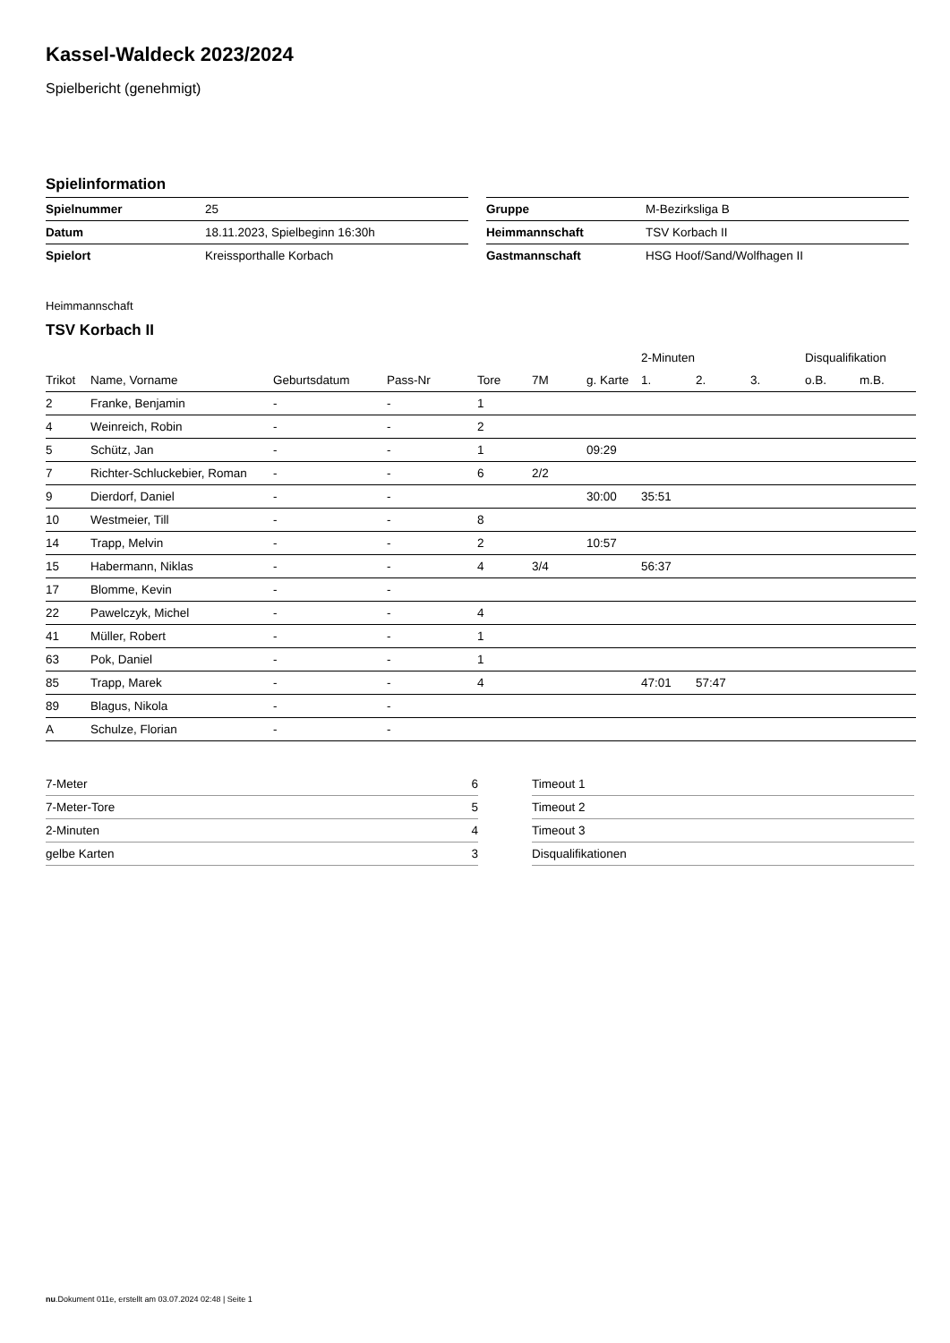Kassel-Waldeck 2023/2024
Spielbericht (genehmigt)
Spielinformation
| Spielnummer | 25 |
| Datum | 18.11.2023, Spielbeginn 16:30h |
| Spielort | Kreissporthalle Korbach |
| Gruppe | M-Bezirksliga B |
| Heimmannschaft | TSV Korbach II |
| Gastmannschaft | HSG Hoof/Sand/Wolfhagen II |
Heimmannschaft
TSV Korbach II
| | | | | | | | 2-Minuten | | | Disqualifikation | |
| --- | --- | --- | --- | --- | --- | --- | --- | --- | --- | --- | --- |
| Trikot | Name, Vorname | Geburtsdatum | Pass-Nr | Tore | 7M | g. Karte | 1. | 2. | 3. | o.B. | m.B. |
| 2 | Franke, Benjamin | - | - | 1 | | | | | | | |
| 4 | Weinreich, Robin | - | - | 2 | | | | | | | |
| 5 | Schütz, Jan | - | - | 1 | | 09:29 | | | | | |
| 7 | Richter-Schluckebier, Roman | - | - | 6 | 2/2 | | | | | | |
| 9 | Dierdorf, Daniel | - | - | | | 30:00 | 35:51 | | | | |
| 10 | Westmeier, Till | - | - | 8 | | | | | | | |
| 14 | Trapp, Melvin | - | - | 2 | | 10:57 | | | | | |
| 15 | Habermann, Niklas | - | - | 4 | 3/4 | | 56:37 | | | | |
| 17 | Blomme, Kevin | - | - | | | | | | | | |
| 22 | Pawelczyk, Michel | - | - | 4 | | | | | | | |
| 41 | Müller, Robert | - | - | 1 | | | | | | | |
| 63 | Pok, Daniel | - | - | 1 | | | | | | | |
| 85 | Trapp, Marek | - | - | 4 | | | 47:01 | 57:47 | | | |
| 89 | Blagus, Nikola | - | - | | | | | | | | |
| A | Schulze, Florian | - | - | | | | | | | | |
| 7-Meter | 6 |
| 7-Meter-Tore | 5 |
| 2-Minuten | 4 |
| gelbe Karten | 3 |
| Timeout 1 |
| Timeout 2 |
| Timeout 3 |
| Disqualifikationen |
nu.Dokument 011e, erstellt am 03.07.2024 02:48 | Seite 1